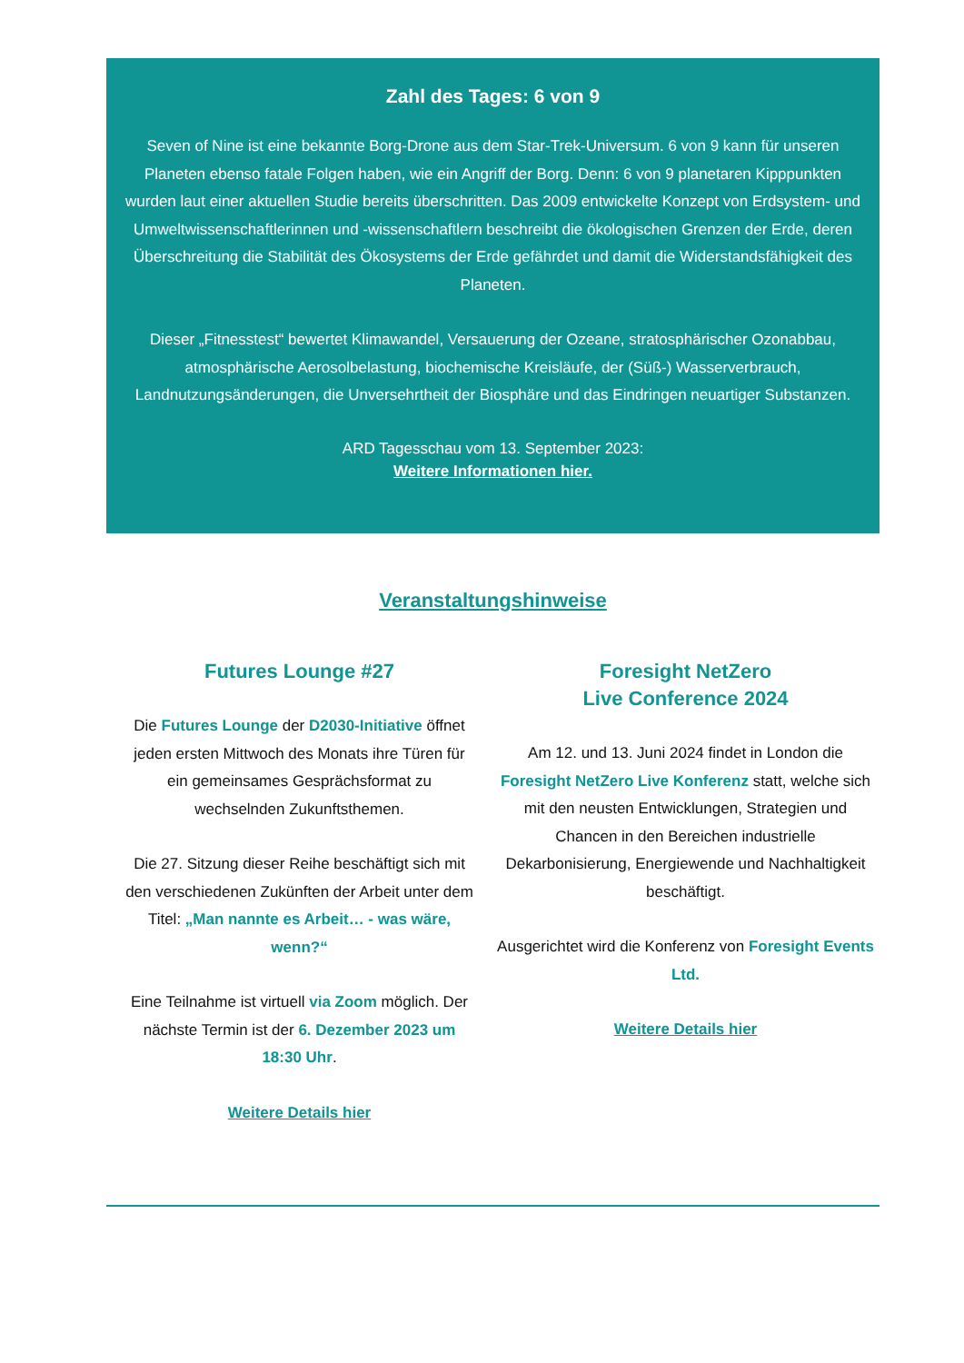Zahl des Tages: 6 von 9
Seven of Nine ist eine bekannte Borg-Drone aus dem Star-Trek-Universum. 6 von 9 kann für unseren Planeten ebenso fatale Folgen haben, wie ein Angriff der Borg. Denn: 6 von 9 planetaren Kipppunkten wurden laut einer aktuellen Studie bereits überschritten. Das 2009 entwickelte Konzept von Erdsystem- und Umweltwissenschaftlerinnen und -wissenschaftlern beschreibt die ökologischen Grenzen der Erde, deren Überschreitung die Stabilität des Ökosystems der Erde gefährdet und damit die Widerstandsfähigkeit des Planeten.
Dieser „Fitnesstest“ bewertet Klimawandel, Versauerung der Ozeane, stratosphärischer Ozonabbau, atmosphärische Aerosolbelastung, biochemische Kreisläufe, der (Süß-) Wasserverbrauch, Landnutzungsänderungen, die Unversehrtheit der Biosphäre und das Eindringen neuartiger Substanzen.
ARD Tagesschau vom 13. September 2023:
Weitere Informationen hier.
Veranstaltungshinweise
Futures Lounge #27
Die Futures Lounge der D2030-Initiative öffnet jeden ersten Mittwoch des Monats ihre Türen für ein gemeinsames Gesprächsformat zu wechselnden Zukunftsthemen.
Die 27. Sitzung dieser Reihe beschäftigt sich mit den verschiedenen Zukünften der Arbeit unter dem Titel: „Man nannte es Arbeit… - was wäre, wenn?“
Eine Teilnahme ist virtuell via Zoom möglich. Der nächste Termin ist der 6. Dezember 2023 um 18:30 Uhr.
Weitere Details hier
Foresight NetZero
Live Conference 2024
Am 12. und 13. Juni 2024 findet in London die Foresight NetZero Live Konferenz statt, welche sich mit den neusten Entwicklungen, Strategien und Chancen in den Bereichen industrielle Dekarbonisierung, Energiewende und Nachhaltigkeit beschäftigt.
Ausgerichtet wird die Konferenz von Foresight Events Ltd.
Weitere Details hier